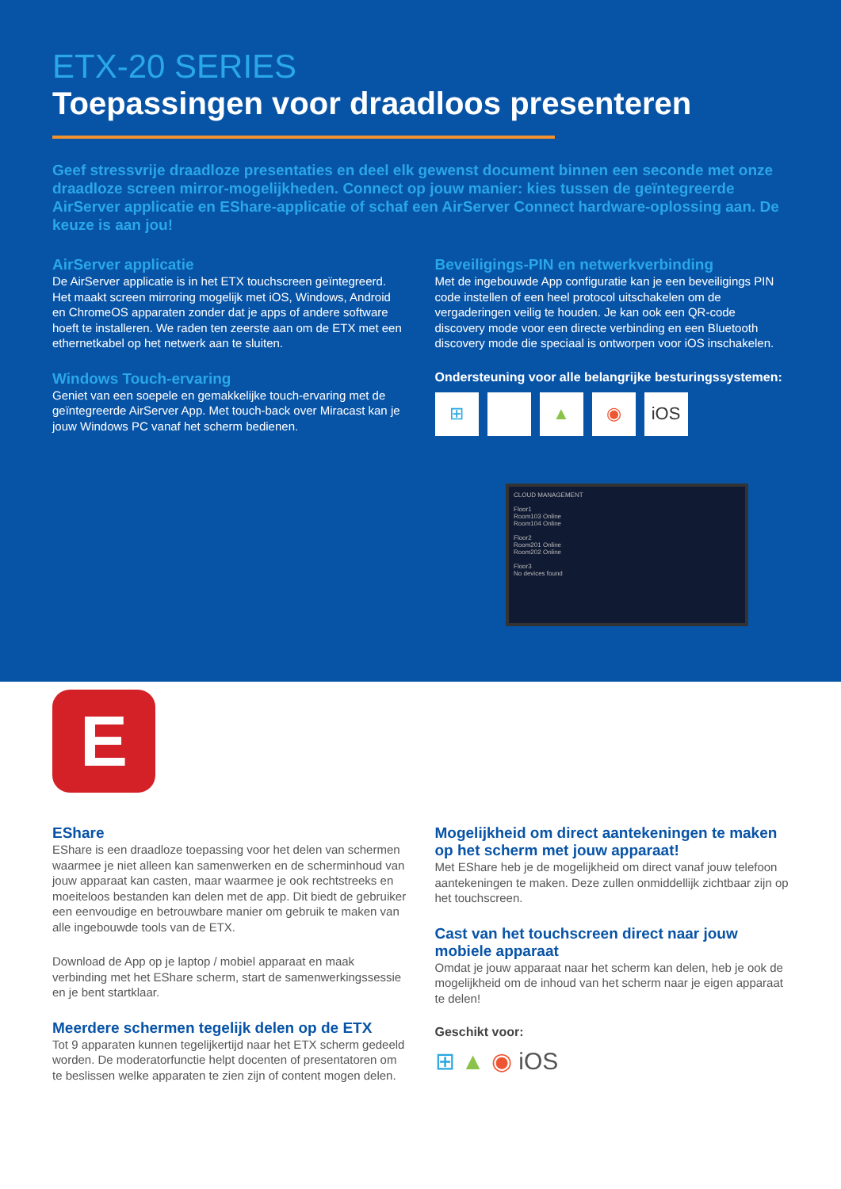ETX-20 SERIES
Toepassingen voor draadloos presenteren
Geef stressvrije draadloze presentaties en deel elk gewenst document binnen een seconde met onze draadloze screen mirror-mogelijkheden. Connect op jouw manier: kies tussen de geïntegreerde AirServer applicatie en EShare-applicatie of schaf een AirServer Connect hardware-oplossing aan. De keuze is aan jou!
AirServer applicatie
De AirServer applicatie is in het ETX touchscreen geïntegreerd. Het maakt screen mirroring mogelijk met iOS, Windows, Android en ChromeOS apparaten zonder dat je apps of andere software hoeft te installeren. We raden ten zeerste aan om de ETX met een ethernetkabel op het netwerk aan te sluiten.
Windows Touch-ervaring
Geniet van een soepele en gemakkelijke touch-ervaring met de geïntegreerde AirServer App. Met touch-back over Miracast kan je jouw Windows PC vanaf het scherm bedienen.
Beveiligings-PIN en netwerkverbinding
Met de ingebouwde App configuratie kan je een beveiligings PIN code instellen of een heel protocol uitschakelen om de vergaderingen veilig te houden. Je kan ook een QR-code discovery mode voor een directe verbinding en een Bluetooth discovery mode die speciaal is ontworpen voor iOS inschakelen.
Ondersteuning voor alle belangrijke besturingssystemen:
⊞ ▲ ◉ iOS
CLOUD MANAGEMENT
Floor1
Room103 Online
Room104 Online
Floor2
Room201 Online
Room202 Online
Floor3
No devices found
E
EShare
EShare is een draadloze toepassing voor het delen van schermen waarmee je niet alleen kan samenwerken en de scherminhoud van jouw apparaat kan casten, maar waarmee je ook rechtstreeks en moeiteloos bestanden kan delen met de app. Dit biedt de gebruiker een eenvoudige en betrouwbare manier om gebruik te maken van alle ingebouwde tools van de ETX.
Download de App op je laptop / mobiel apparaat en maak verbinding met het EShare scherm, start de samenwerkingssessie en je bent startklaar.
Meerdere schermen tegelijk delen op de ETX
Tot 9 apparaten kunnen tegelijkertijd naar het ETX scherm gedeeld worden. De moderatorfunctie helpt docenten of presentatoren om te beslissen welke apparaten te zien zijn of content mogen delen.
Mogelijkheid om direct aantekeningen te maken op het scherm met jouw apparaat!
Met EShare heb je de mogelijkheid om direct vanaf jouw telefoon aantekeningen te maken. Deze zullen onmiddellijk zichtbaar zijn op het touchscreen.
Cast van het touchscreen direct naar jouw mobiele apparaat
Omdat je jouw apparaat naar het scherm kan delen, heb je ook de mogelijkheid om de inhoud van het scherm naar je eigen apparaat te delen!
Geschikt voor:
⊞ ▲ ◉ iOS